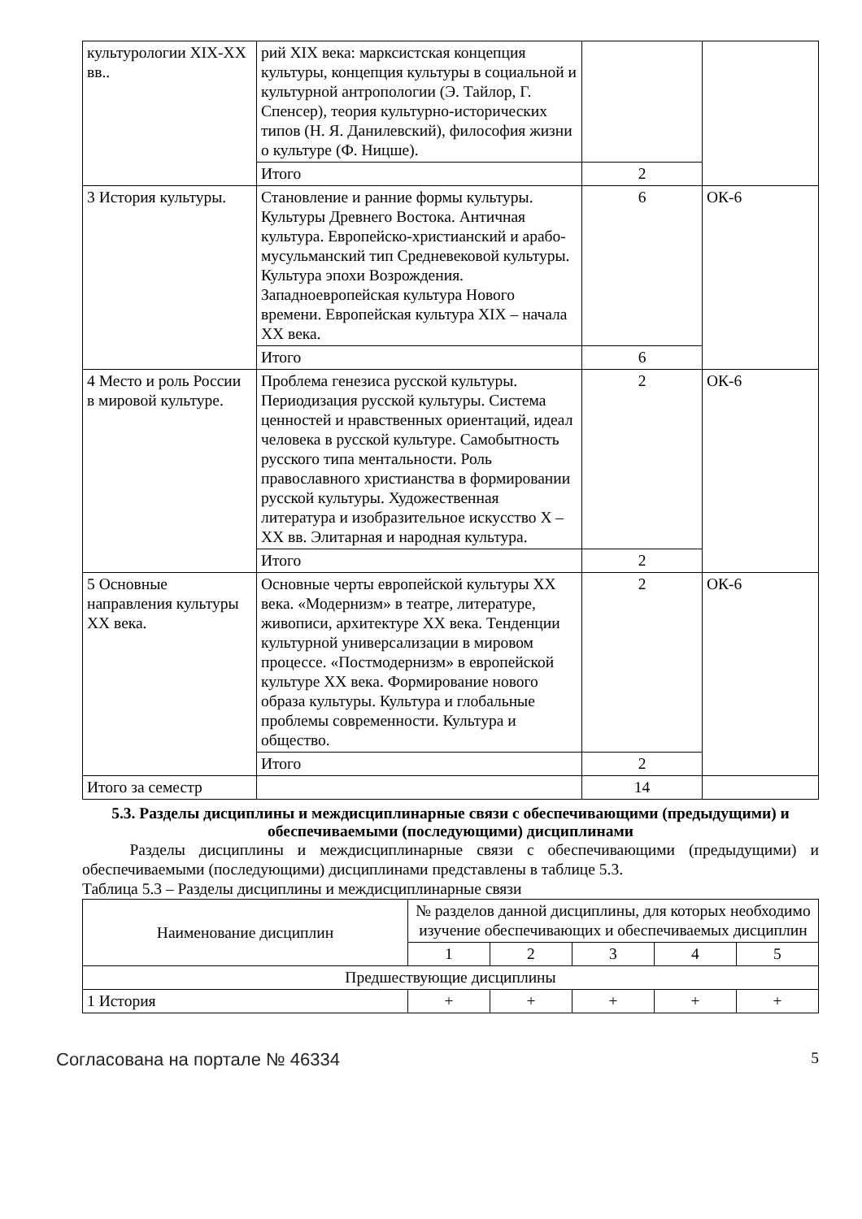| культурологии XIX-XX вв.. | рий XIX века: марксистская концепция культуры, концепция культуры в социальной и культурной антропологии (Э. Тайлор, Г. Спенсер), теория культурно-исторических типов (Н. Я. Данилевский), философия жизни о культуре (Ф. Ницше). | | |
| | Итого | 2 | |
| 3 История культуры. | Становление и ранние формы культуры. Культуры Древнего Востока. Античная культура. Европейско-христианский и арабо-мусульманский тип Средневековой культуры. Культура эпохи Возрождения. Западноевропейская культура Нового времени. Европейская культура XIX – начала XX века. | 6 | ОК-6 |
| | Итого | 6 | |
| 4 Место и роль России в мировой культуре. | Проблема генезиса русской культуры. Периодизация русской культуры. Система ценностей и нравственных ориентаций, идеал человека в русской культуре. Самобытность русского типа ментальности. Роль православного христианства в формировании русской культуры. Художественная литература и изобразительное искусство X – XX вв. Элитарная и народная культура. | 2 | ОК-6 |
| | Итого | 2 | |
| 5 Основные направления культуры XX века. | Основные черты европейской культуры XX века. «Модернизм» в театре, литературе, живописи, архитектуре XX века. Тенденции культурной универсализации в мировом процессе. «Постмодернизм» в европейской культуре XX века. Формирование нового образа культуры. Культура и глобальные проблемы современности. Культура и общество. | 2 | ОК-6 |
| | Итого | 2 | |
| Итого за семестр | | 14 | |
5.3. Разделы дисциплины и междисциплинарные связи с обеспечивающими (предыдущими) и обеспечиваемыми (последующими) дисциплинами
   Разделы дисциплины и междисциплинарные связи с обеспечивающими (предыдущими) и обеспечиваемыми (последующими) дисциплинами представлены в таблице 5.3.
Таблица 5.3 – Разделы дисциплины и междисциплинарные связи
| Наименование дисциплин | № разделов данной дисциплины, для которых необходимо изучение обеспечивающих и обеспечиваемых дисциплин | | | | |
| --- | --- | --- | --- | --- | --- |
| | 1 | 2 | 3 | 4 | 5 |
| Предшествующие дисциплины | | | | | |
| 1 История | + | + | + | + | + |
Согласована на портале № 46334 5